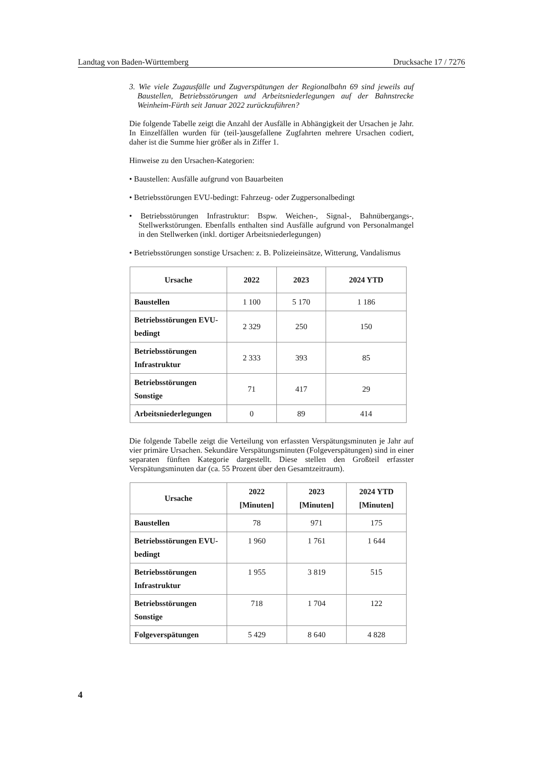Landtag von Baden-Württemberg Drucksache 17 / 7276
3. Wie viele Zugausfälle und Zugverspätungen der Regionalbahn 69 sind jeweils auf Baustellen, Betriebsstörungen und Arbeitsniederlegungen auf der Bahnstrecke Weinheim-Fürth seit Januar 2022 zurückzuführen?
Die folgende Tabelle zeigt die Anzahl der Ausfälle in Abhängigkeit der Ursachen je Jahr. In Einzelfällen wurden für (teil-)ausgefallene Zugfahrten mehrere Ursachen codiert, daher ist die Summe hier größer als in Ziffer 1.
Hinweise zu den Ursachen-Kategorien:
• Baustellen: Ausfälle aufgrund von Bauarbeiten
• Betriebsstörungen EVU-bedingt: Fahrzeug- oder Zugpersonalbedingt
• Betriebsstörungen Infrastruktur: Bspw. Weichen-, Signal-, Bahnübergangs-, Stellwerkstörungen. Ebenfalls enthalten sind Ausfälle aufgrund von Personalmangel in den Stellwerken (inkl. dortiger Arbeitsniederlegungen)
• Betriebsstörungen sonstige Ursachen: z. B. Polizeieinsätze, Witterung, Vandalismus
| Ursache | 2022 | 2023 | 2024 YTD |
| --- | --- | --- | --- |
| Baustellen | 1 100 | 5 170 | 1 186 |
| Betriebsstörungen EVU-bedingt | 2 329 | 250 | 150 |
| Betriebsstörungen Infrastruktur | 2 333 | 393 | 85 |
| Betriebsstörungen Sonstige | 71 | 417 | 29 |
| Arbeitsniederlegungen | 0 | 89 | 414 |
Die folgende Tabelle zeigt die Verteilung von erfassten Verspätungsminuten je Jahr auf vier primäre Ursachen. Sekundäre Verspätungsminuten (Folgeverspätungen) sind in einer separaten fünften Kategorie dargestellt. Diese stellen den Großteil erfasster Verspätungsminuten dar (ca. 55 Prozent über den Gesamtzeitraum).
| Ursache | 2022 [Minuten] | 2023 [Minuten] | 2024 YTD [Minuten] |
| --- | --- | --- | --- |
| Baustellen | 78 | 971 | 175 |
| Betriebsstörungen EVU-bedingt | 1 960 | 1 761 | 1 644 |
| Betriebsstörungen Infrastruktur | 1 955 | 3 819 | 515 |
| Betriebsstörungen Sonstige | 718 | 1 704 | 122 |
| Folgeverspätungen | 5 429 | 8 640 | 4 828 |
4